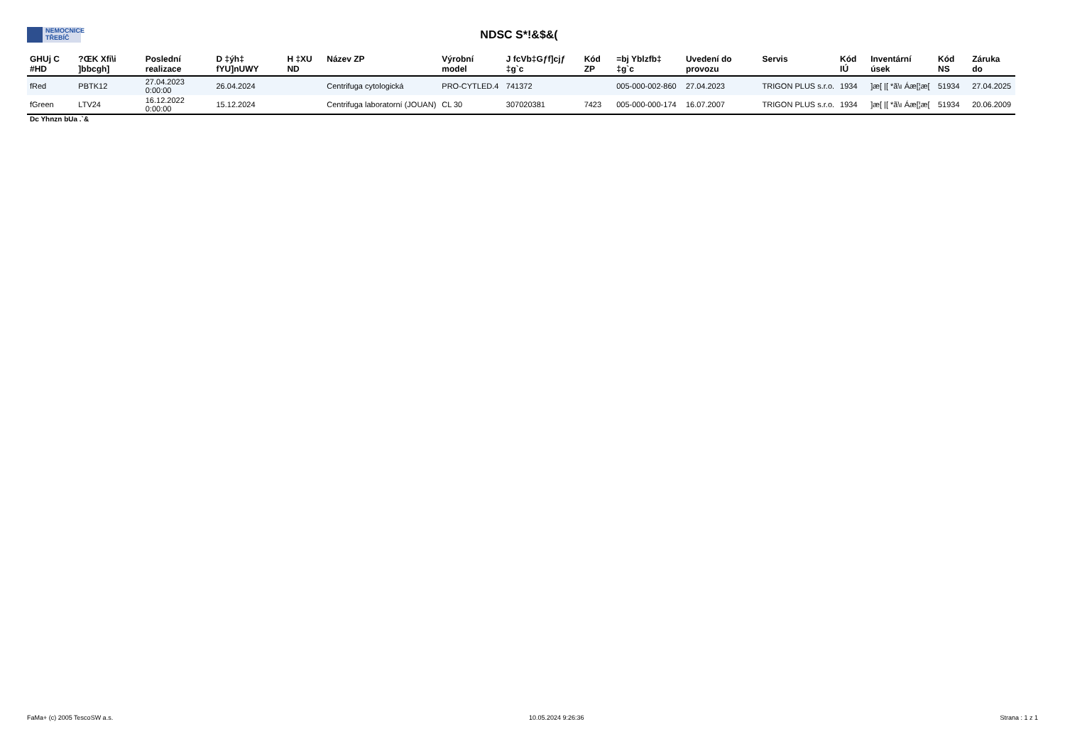NEMOCNICE
TŘEBÍČ
NDSC S*!&$&(
| GHUj C #HD | ?ŒK Xfi\i ]bbcgh] | Poslední realizace | D ‡ýh‡ fYU]nUWY | H ‡XU ND | Název ZP | Výrobní model | J fcVb‡Gƒf]cjƒ ‡g`c | Kód ZP | =bj Yblzfb‡ ‡g`c | Uvedení do provozu | Servis | Kód IÚ | Inventární úsek | Kód NS | Záruka do |
| --- | --- | --- | --- | --- | --- | --- | --- | --- | --- | --- | --- | --- | --- | --- | --- |
| fRed | PBTK12 | 27.04.2023 0:00:00 | 26.04.2024 | | Centrifuga cytologická | PRO-CYTLED.4 | 741372 | | 005-000-002-860 | 27.04.2023 | TRIGON PLUS s.r.o. | 1934 | ]æ[ /[ *ã\ı Áæ[¦æ[ | 51934 | 27.04.2025 |
| fGreen | LTV24 | 16.12.2022 0:00:00 | 15.12.2024 | | Centrifuga laboratorní (JOUAN) | CL 30 | 307020381 | 7423 | 005-000-000-174 | 16.07.2007 | TRIGON PLUS s.r.o. | 1934 | ]æ[ /[ *ã\ı Áæ[¦æ[ | 51934 | 20.06.2009 |
Dc Yhnzn bUa .`&
FaMa+ (c) 2005 TescoSW a.s. 10.05.2024 9:26:36 Strana : 1 z 1